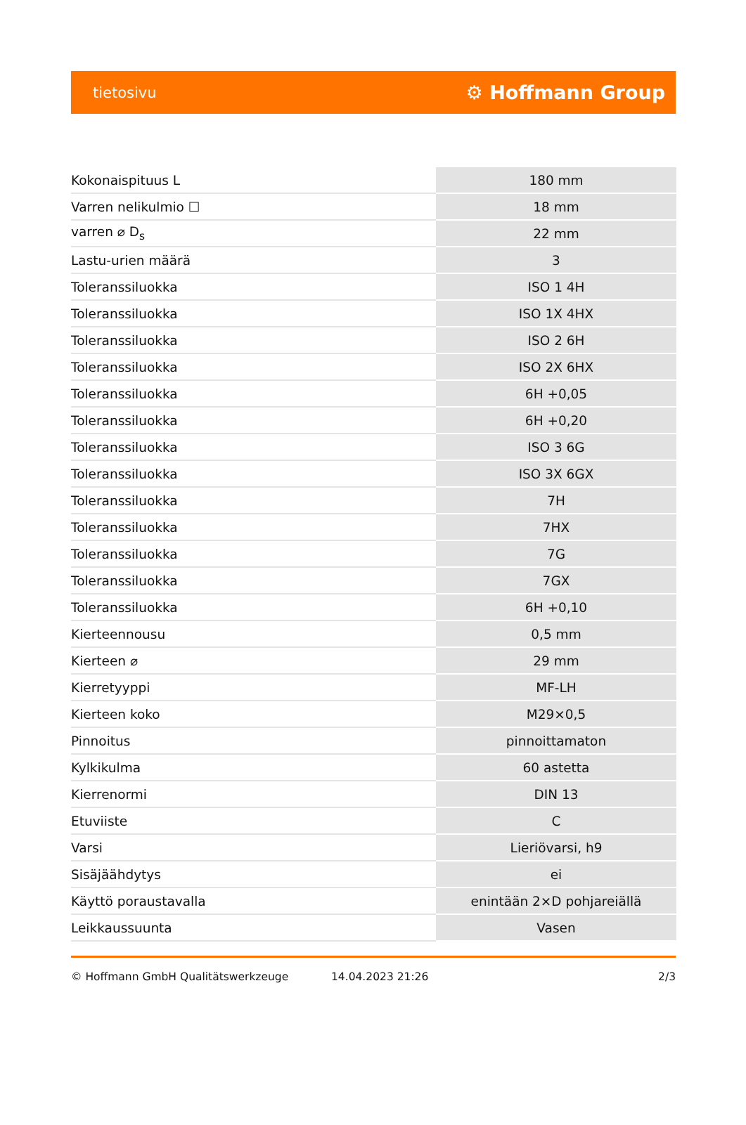tietosivu ⚙ Hoffmann Group
| Kokonaispituus L | 180 mm |
| Varren nelikulmio ☐ | 18 mm |
| varren ⌀ D<sub>s</sub> | 22 mm |
| Lastu-urien määrä | 3 |
| Toleranssiluokka | ISO 1 4H |
| Toleranssiluokka | ISO 1X 4HX |
| Toleranssiluokka | ISO 2 6H |
| Toleranssiluokka | ISO 2X 6HX |
| Toleranssiluokka | 6H +0,05 |
| Toleranssiluokka | 6H +0,20 |
| Toleranssiluokka | ISO 3 6G |
| Toleranssiluokka | ISO 3X 6GX |
| Toleranssiluokka | 7H |
| Toleranssiluokka | 7HX |
| Toleranssiluokka | 7G |
| Toleranssiluokka | 7GX |
| Toleranssiluokka | 6H +0,10 |
| Kierteennousu | 0,5 mm |
| Kierteen ⌀ | 29 mm |
| Kierretyyppi | MF-LH |
| Kierteen koko | M29×0,5 |
| Pinnoitus | pinnoittamaton |
| Kylkikulma | 60 astetta |
| Kierrenormi | DIN 13 |
| Etuviiste | C |
| Varsi | Lieriövarsi, h9 |
| Sisäjäähdytys | ei |
| Käyttö poraustavalla | enintään 2×D pohjareiällä |
| Leikkaussuunta | Vasen |
© Hoffmann GmbH Qualitätswerkzeuge 14.04.2023 21:26 2/3